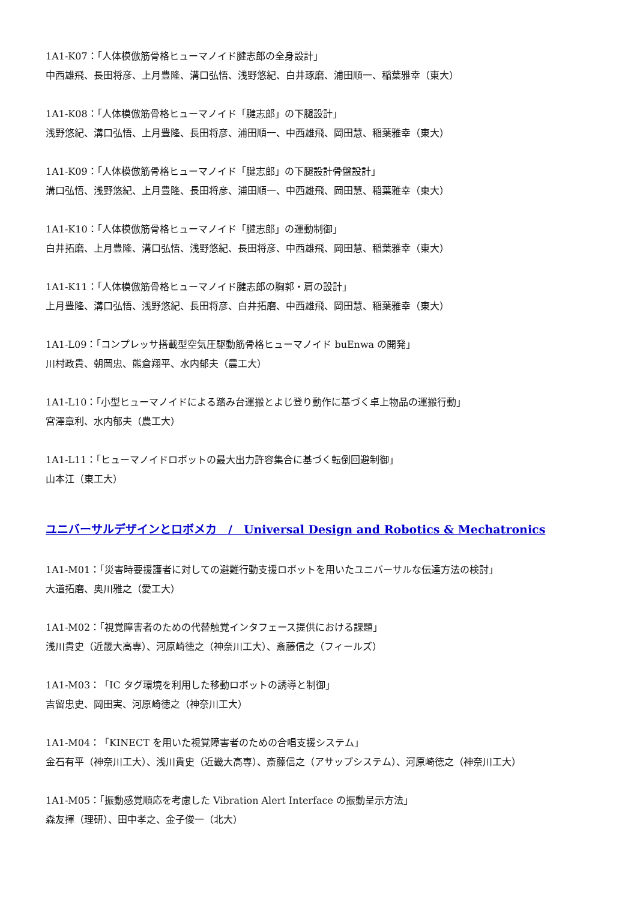1A1-K07：「人体模倣筋骨格ヒューマノイド腱志郎の全身設計」
中西雄飛、長田将彦、上月豊隆、溝口弘悟、浅野悠紀、白井琢磨、浦田順一、稲葉雅幸（東大）
1A1-K08：「人体模倣筋骨格ヒューマノイド「腱志郎」の下腿設計」
浅野悠紀、溝口弘悟、上月豊隆、長田将彦、浦田順一、中西雄飛、岡田慧、稲葉雅幸（東大）
1A1-K09：「人体模倣筋骨格ヒューマノイド「腱志郎」の下腿設計骨盤設計」
溝口弘悟、浅野悠紀、上月豊隆、長田将彦、浦田順一、中西雄飛、岡田慧、稲葉雅幸（東大）
1A1-K10：「人体模倣筋骨格ヒューマノイド「腱志郎」の運動制御」
白井拓磨、上月豊隆、溝口弘悟、浅野悠紀、長田将彦、中西雄飛、岡田慧、稲葉雅幸（東大）
1A1-K11：「人体模倣筋骨格ヒューマノイド腱志郎の胸郭・肩の設計」
上月豊隆、溝口弘悟、浅野悠紀、長田将彦、白井拓磨、中西雄飛、岡田慧、稲葉雅幸（東大）
1A1-L09：「コンプレッサ搭載型空気圧駆動筋骨格ヒューマノイド buEnwa の開発」
川村政貴、朝岡忠、熊倉翔平、水内郁夫（農工大）
1A1-L10：「小型ヒューマノイドによる踏み台運搬とよじ登り動作に基づく卓上物品の運搬行動」
宮澤章利、水内郁夫（農工大）
1A1-L11：「ヒューマノイドロボットの最大出力許容集合に基づく転倒回避制御」
山本江（東工大）
ユニバーサルデザインとロボメカ　/　Universal Design and Robotics & Mechatronics
1A1-M01：「災害時要援護者に対しての避難行動支援ロボットを用いたユニバーサルな伝達方法の検討」
大道拓磨、奥川雅之（愛工大）
1A1-M02：「視覚障害者のための代替触覚インタフェース提供における課題」
浅川貴史（近畿大高専）、河原崎徳之（神奈川工大）、斎藤信之（フィールズ）
1A1-M03：「IC タグ環境を利用した移動ロボットの誘導と制御」
吉留忠史、岡田実、河原崎徳之（神奈川工大）
1A1-M04：「KINECT を用いた視覚障害者のための合唱支援システム」
金石有平（神奈川工大）、浅川貴史（近畿大高専）、斎藤信之（アサップシステム）、河原崎徳之（神奈川工大）
1A1-M05：「振動感覚順応を考慮した Vibration Alert Interface の振動呈示方法」
森友揮（理研）、田中孝之、金子俊一（北大）